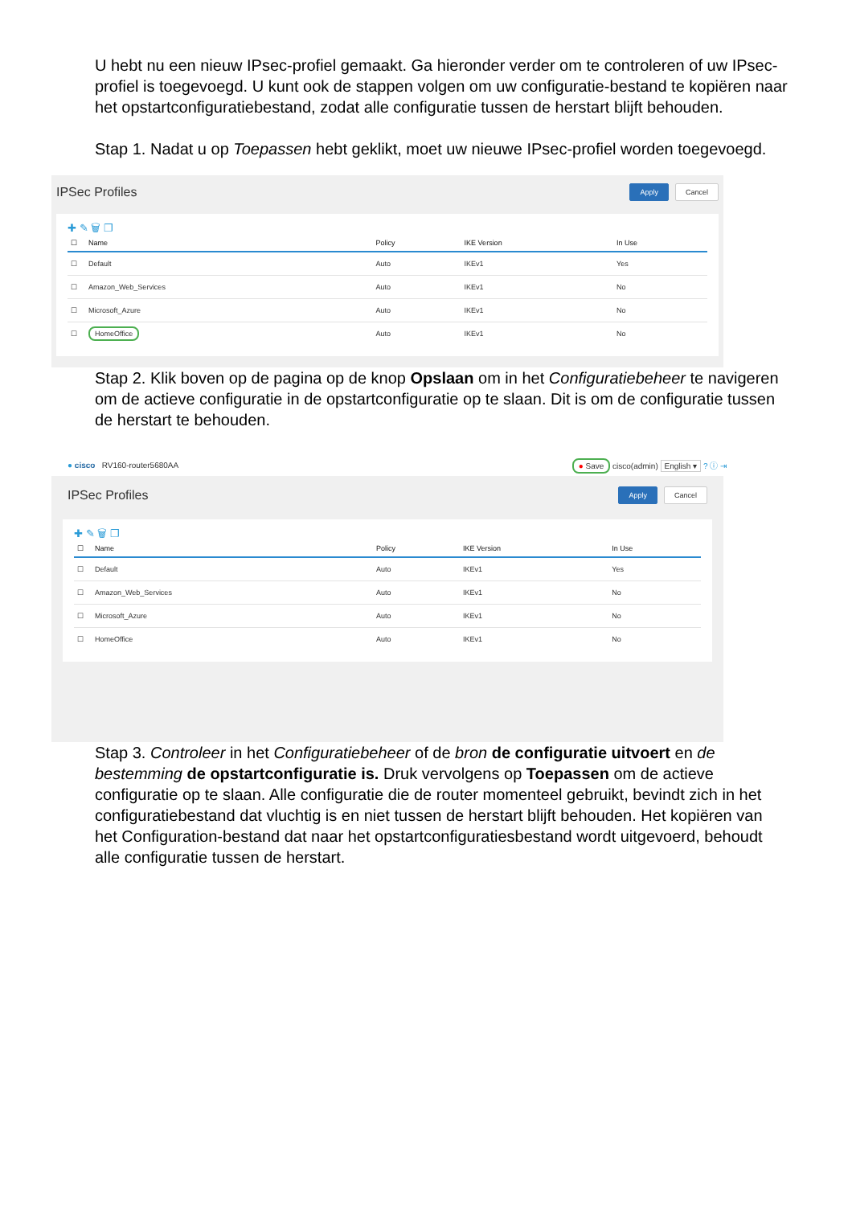U hebt nu een nieuw IPsec-profiel gemaakt. Ga hieronder verder om te controleren of uw IPsec-profiel is toegevoegd. U kunt ook de stappen volgen om uw configuratie-bestand te kopiëren naar het opstartconfiguratiebestand, zodat alle configuratie tussen de herstart blijft behouden.
Stap 1. Nadat u op Toepassen hebt geklikt, moet uw nieuwe IPsec-profiel worden toegevoegd.
IPSec Profiles Apply Cancel
✚ ✎ 🗑 ❐
| ☐ | Name | Policy | IKE Version | In Use |
| --- | --- | --- | --- | --- |
| ☐ | Default | Auto | IKEv1 | Yes |
| ☐ | Amazon_Web_Services | Auto | IKEv1 | No |
| ☐ | Microsoft_Azure | Auto | IKEv1 | No |
| ☐ | HomeOffice | Auto | IKEv1 | No |
Stap 2. Klik boven op de pagina op de knop Opslaan om in het Configuratiebeheer te navigeren om de actieve configuratie in de opstartconfiguratie op te slaan. Dit is om de configuratie tussen de herstart te behouden.
● cisco RV160-router5680AA ● Save cisco(admin) English ▾ ? ⓘ ⇥
IPSec Profiles Apply Cancel
✚ ✎ 🗑 ❐
| ☐ | Name | Policy | IKE Version | In Use |
| --- | --- | --- | --- | --- |
| ☐ | Default | Auto | IKEv1 | Yes |
| ☐ | Amazon_Web_Services | Auto | IKEv1 | No |
| ☐ | Microsoft_Azure | Auto | IKEv1 | No |
| ☐ | HomeOffice | Auto | IKEv1 | No |
Stap 3. Controleer in het Configuratiebeheer of de bron de configuratie uitvoert en de bestemming de opstartconfiguratie is. Druk vervolgens op Toepassen om de actieve configuratie op te slaan. Alle configuratie die de router momenteel gebruikt, bevindt zich in het configuratiebestand dat vluchtig is en niet tussen de herstart blijft behouden. Het kopiëren van het Configuration-bestand dat naar het opstartconfiguratiesbestand wordt uitgevoerd, behoudt alle configuratie tussen de herstart.